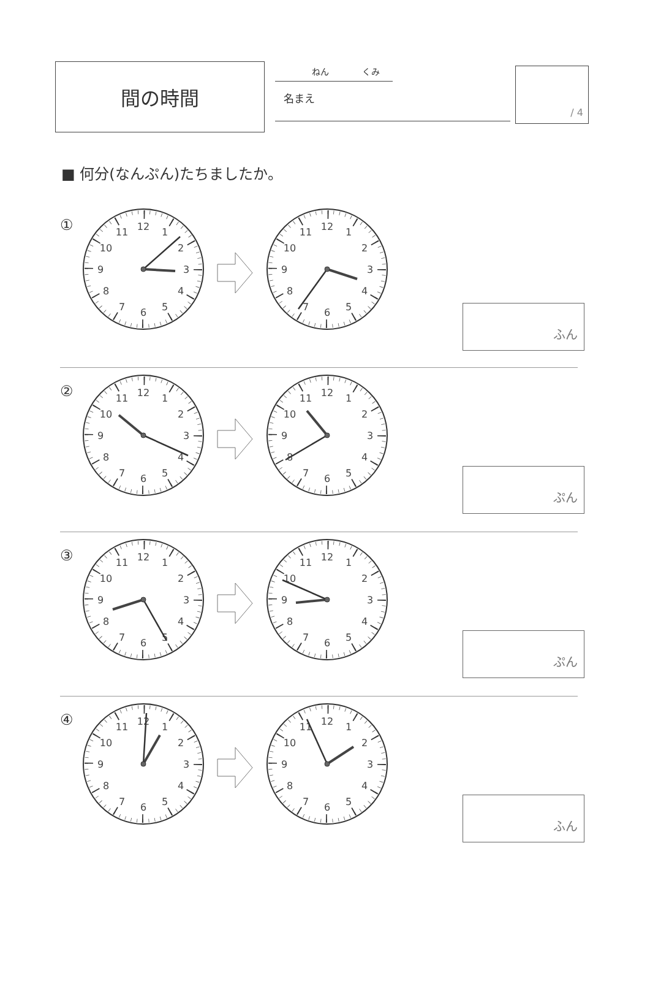間の時間
ねん くみ
名まえ
/ 4
■ 何分(なんぷん)たちましたか。
①
1
2
3
4
5
6
7
8
9
10
11
12
1
2
3
4
5
6
7
8
9
10
11
12
ふん
②
1
2
3
4
5
6
7
8
9
10
11
12
1
2
3
4
5
6
7
8
9
10
11
12
ぷん
③
1
2
3
4
5
6
7
8
9
10
11
12
1
2
3
4
5
6
7
8
9
10
11
12
ぷん
④
1
2
3
4
5
6
7
8
9
10
11
12
1
2
3
4
5
6
7
8
9
10
11
12
ふん